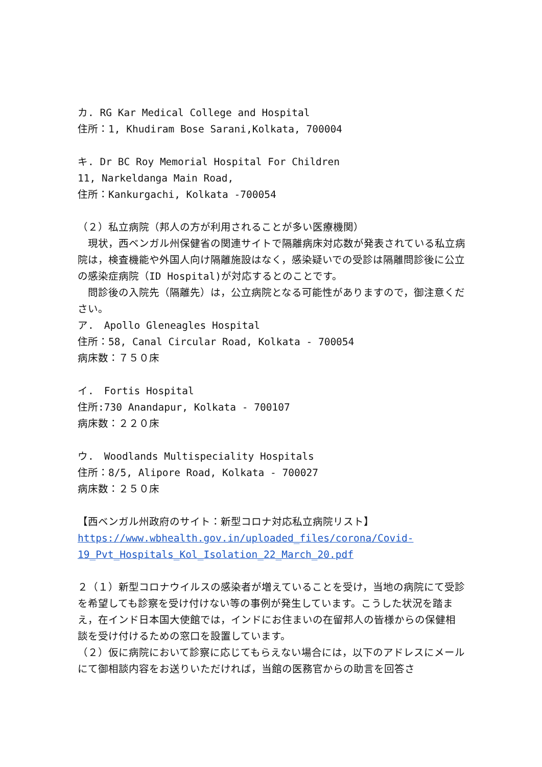カ. RG Kar Medical College and Hospital
住所：1, Khudiram Bose Sarani,Kolkata, 700004
キ. Dr BC Roy Memorial Hospital For Children
11, Narkeldanga Main Road,
住所：Kankurgachi, Kolkata -700054
（２）私立病院（邦人の方が利用されることが多い医療機関）
　現状，西ベンガル州保健省の関連サイトで隔離病床対応数が発表されている私立病院は，検査機能や外国人向け隔離施設はなく，感染疑いでの受診は隔離問診後に公立の感染症病院（ID Hospital)が対応するとのことです。
　問診後の入院先（隔離先）は，公立病院となる可能性がありますので，御注意ください。
ア.　Apollo Gleneagles Hospital
住所：58, Canal Circular Road, Kolkata - 700054
病床数：７５０床
イ.　Fortis Hospital
住所:730 Anandapur, Kolkata - 700107
病床数：２２０床
ウ.　Woodlands Multispeciality Hospitals
住所：8/5, Alipore Road, Kolkata - 700027
病床数：２５０床
【西ベンガル州政府のサイト：新型コロナ対応私立病院リスト】
https://www.wbhealth.gov.in/uploaded_files/corona/Covid-
19_Pvt_Hospitals_Kol_Isolation_22_March_20.pdf
２（１）新型コロナウイルスの感染者が増えていることを受け，当地の病院にて受診を希望しても診察を受け付けない等の事例が発生しています。こうした状況を踏まえ，在インド日本国大使館では，インドにお住まいの在留邦人の皆様からの保健相談を受け付けるための窓口を設置しています。
（２）仮に病院において診察に応じてもらえない場合には，以下のアドレスにメールにて御相談内容をお送りいただければ，当館の医務官からの助言を回答さ